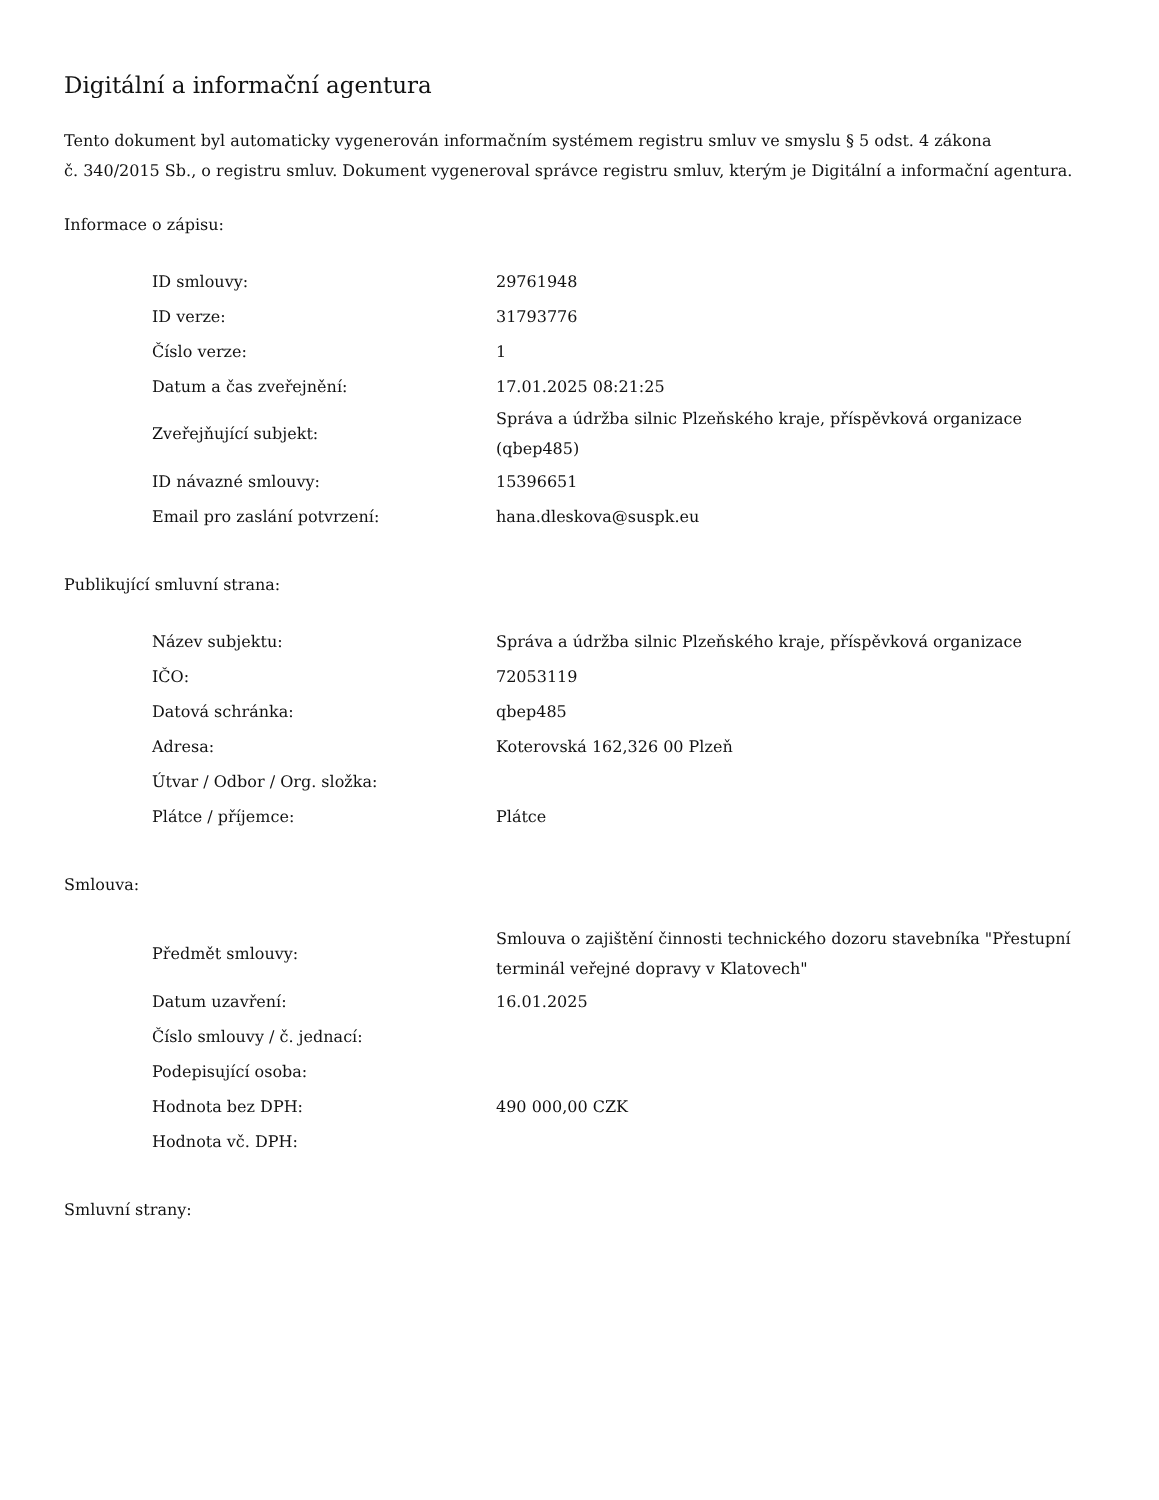Digitální a informační agentura
Tento dokument byl automaticky vygenerován informačním systémem registru smluv ve smyslu § 5 odst. 4 zákona
č. 340/2015 Sb., o registru smluv. Dokument vygeneroval správce registru smluv, kterým je Digitální a informační agentura.
Informace o zápisu:
| ID smlouvy: | 29761948 |
| ID verze: | 31793776 |
| Číslo verze: | 1 |
| Datum a čas zveřejnění: | 17.01.2025 08:21:25 |
| Zveřejňující subjekt: | Správa a údržba silnic Plzeňského kraje, příspěvková organizace (qbep485) |
| ID návazné smlouvy: | 15396651 |
| Email pro zaslání potvrzení: | hana.dleskova@suspk.eu |
Publikující smluvní strana:
| Název subjektu: | Správa a údržba silnic Plzeňského kraje, příspěvková organizace |
| IČO: | 72053119 |
| Datová schránka: | qbep485 |
| Adresa: | Koterovská 162,326 00 Plzeň |
| Útvar / Odbor / Org. složka: | |
| Plátce / příjemce: | Plátce |
Smlouva:
| Předmět smlouvy: | Smlouva o zajištění činnosti technického dozoru stavebníka "Přestupní terminál veřejné dopravy v Klatovech" |
| Datum uzavření: | 16.01.2025 |
| Číslo smlouvy / č. jednací: | |
| Podepisující osoba: | |
| Hodnota bez DPH: | 490 000,00 CZK |
| Hodnota vč. DPH: | |
Smluvní strany: